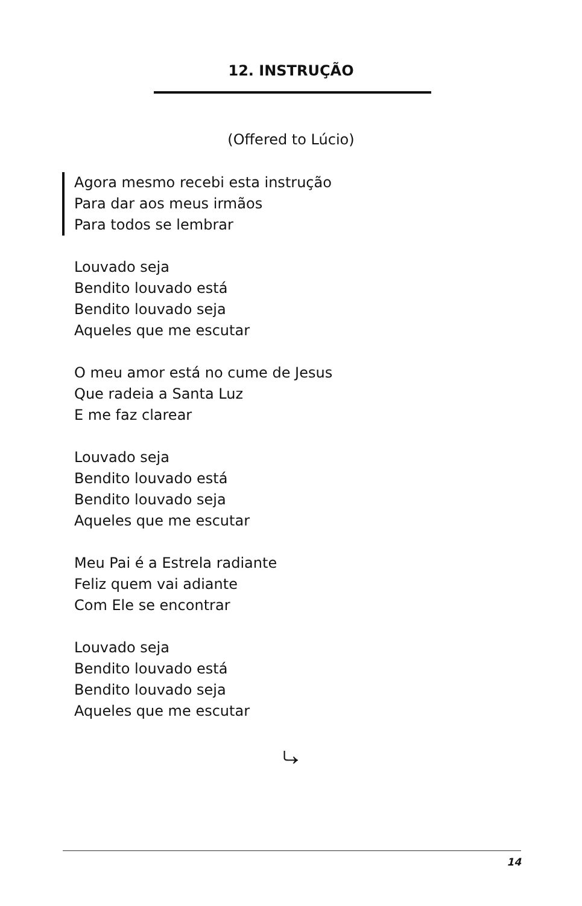12. INSTRUÇÃO
(Offered to Lúcio)
Agora mesmo recebi esta instrução
Para dar aos meus irmãos
Para todos se lembrar
Louvado seja
Bendito louvado está
Bendito louvado seja
Aqueles que me escutar
O meu amor está no cume de Jesus
Que radeia a Santa Luz
E me faz clarear
Louvado seja
Bendito louvado está
Bendito louvado seja
Aqueles que me escutar
Meu Pai é a Estrela radiante
Feliz quem vai adiante
Com Ele se encontrar
Louvado seja
Bendito louvado está
Bendito louvado seja
Aqueles que me escutar
⤷
14